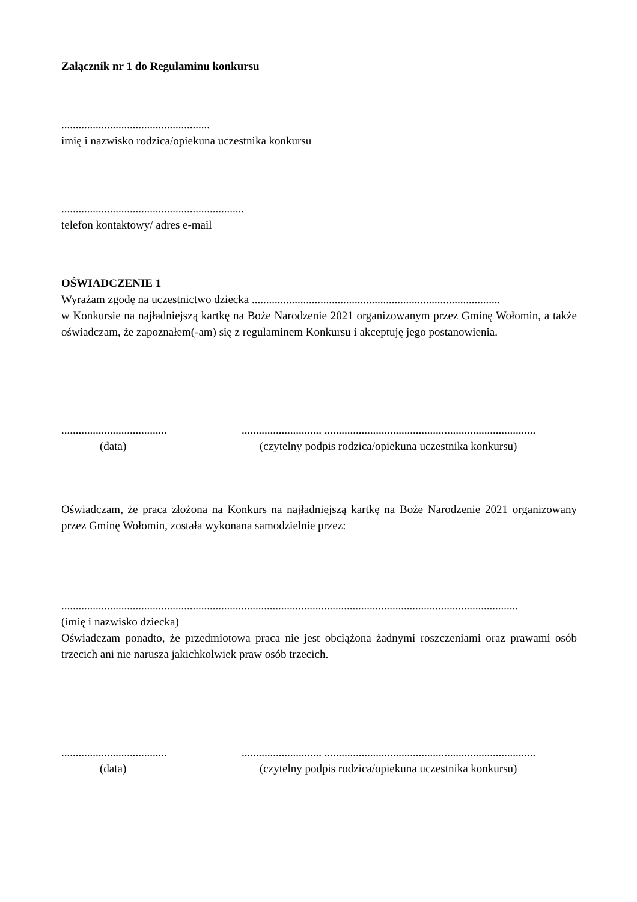Załącznik nr 1 do Regulaminu konkursu
....................................................
imię i nazwisko rodzica/opiekuna uczestnika konkursu
................................................................
telefon kontaktowy/ adres e-mail
OŚWIADCZENIE 1
Wyrażam zgodę na uczestnictwo dziecka .......................................................................................
w Konkursie na najładniejszą kartkę na Boże Narodzenie 2021 organizowanym przez Gminę Wołomin, a także oświadczam, że zapoznałem(-am) się z regulaminem Konkursu i akceptuję jego postanowienia.
.....................................
............................ ..........................................................................
(data) (czytelny podpis rodzica/opiekuna uczestnika konkursu)
Oświadczam, że praca złożona na Konkurs na najładniejszą kartkę na Boże Narodzenie 2021 organizowany przez Gminę Wołomin, została wykonana samodzielnie przez:
................................................................................................................................................................
(imię i nazwisko dziecka)
Oświadczam ponadto, że przedmiotowa praca nie jest obciążona żadnymi roszczeniami oraz prawami osób trzecich ani nie narusza jakichkolwiek praw osób trzecich.
.....................................
............................ ..........................................................................
(data) (czytelny podpis rodzica/opiekuna uczestnika konkursu)